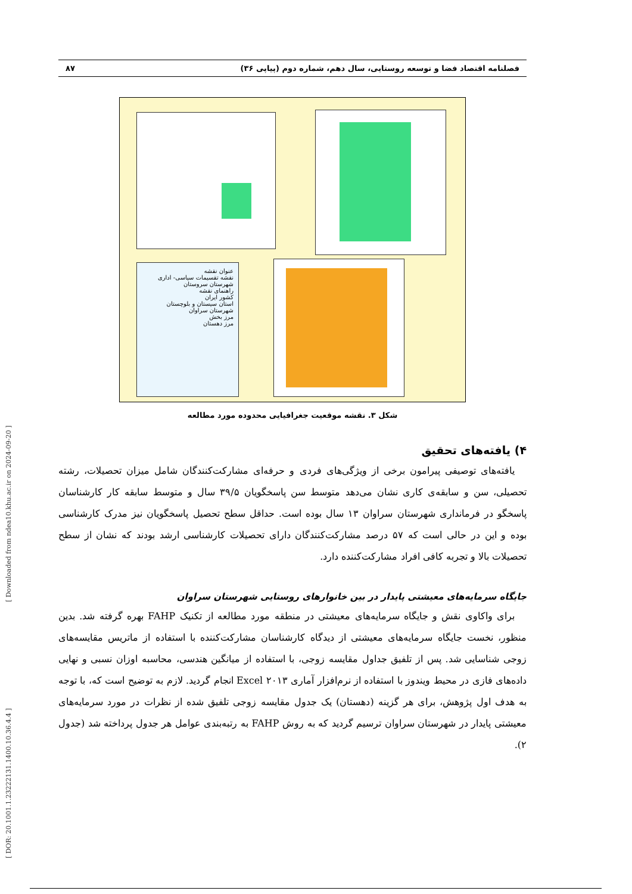[ Downloaded from ndea10.khu.ac.ir on 2024-09-20 ]
[ DOR: 20.1001.1.23222131.1400.10.36.4.4 ]
فصلنامه اقتصاد فضا و توسعه روستایی، سال دهم، شماره دوم (پیاپی ۳۶) ۸۷
عنوان نقشه
نقشه تقسیمات سیاسی- اداری شهرستان سروستان
راهنمای نقشه
کشور ایران
استان سیستان و بلوچستان
شهرستان سراوان
مرز بخش
مرز دهستان
شکل ۳. نقشه موقعیت جغرافیایی محدوده مورد مطالعه
۴) یافته‌های تحقیق
یافته‌های توصیفی پیرامون برخی از ویژگی‌های فردی و حرفه‌ای مشارکت‌کنندگان شامل میزان تحصیلات، رشته تحصیلی، سن و سابقه‌ی کاری نشان می‌دهد متوسط سن پاسخگویان ۳۹/۵ سال و متوسط سابقه کار کارشناسان پاسخگو در فرمانداری شهرستان سراوان ۱۳ سال بوده است. حداقل سطح تحصیل پاسخگویان نیز مدرک کارشناسی بوده و این در حالی است که ۵۷ درصد مشارکت‌کنندگان دارای تحصیلات کارشناسی ارشد بودند که نشان از سطح تحصیلات بالا و تجربه کافی افراد مشارکت‌کننده دارد.
جایگاه سرمایه‌های معیشتی پایدار در بین خانوارهای روستایی شهرستان سراوان
برای واکاوی نقش و جایگاه سرمایه‌های معیشتی در منطقه مورد مطالعه از تکنیک FAHP بهره گرفته شد. بدین منظور، نخست جایگاه سرمایه‌های معیشتی از دیدگاه کارشناسان مشارکت‌کننده با استفاده از ماتریس مقایسه‌های زوجی شناسایی شد. پس از تلفیق جداول مقایسه زوجی، با استفاده از میانگین هندسی، محاسبه اوزان نسبی و نهایی داده‌های فازی در محیط ویندوز با استفاده از نرم‌افزار آماری Excel ۲۰۱۳ انجام گردید. لازم به توضیح است که، با توجه به هدف اول پژوهش، برای هر گزینه (دهستان) یک جدول مقایسه زوجی تلفیق شده از نظرات در مورد سرمایه‌های معیشتی پایدار در شهرستان سراوان ترسیم گردید که به روش FAHP به رتبه‌بندی عوامل هر جدول پرداخته شد (جدول ۲).